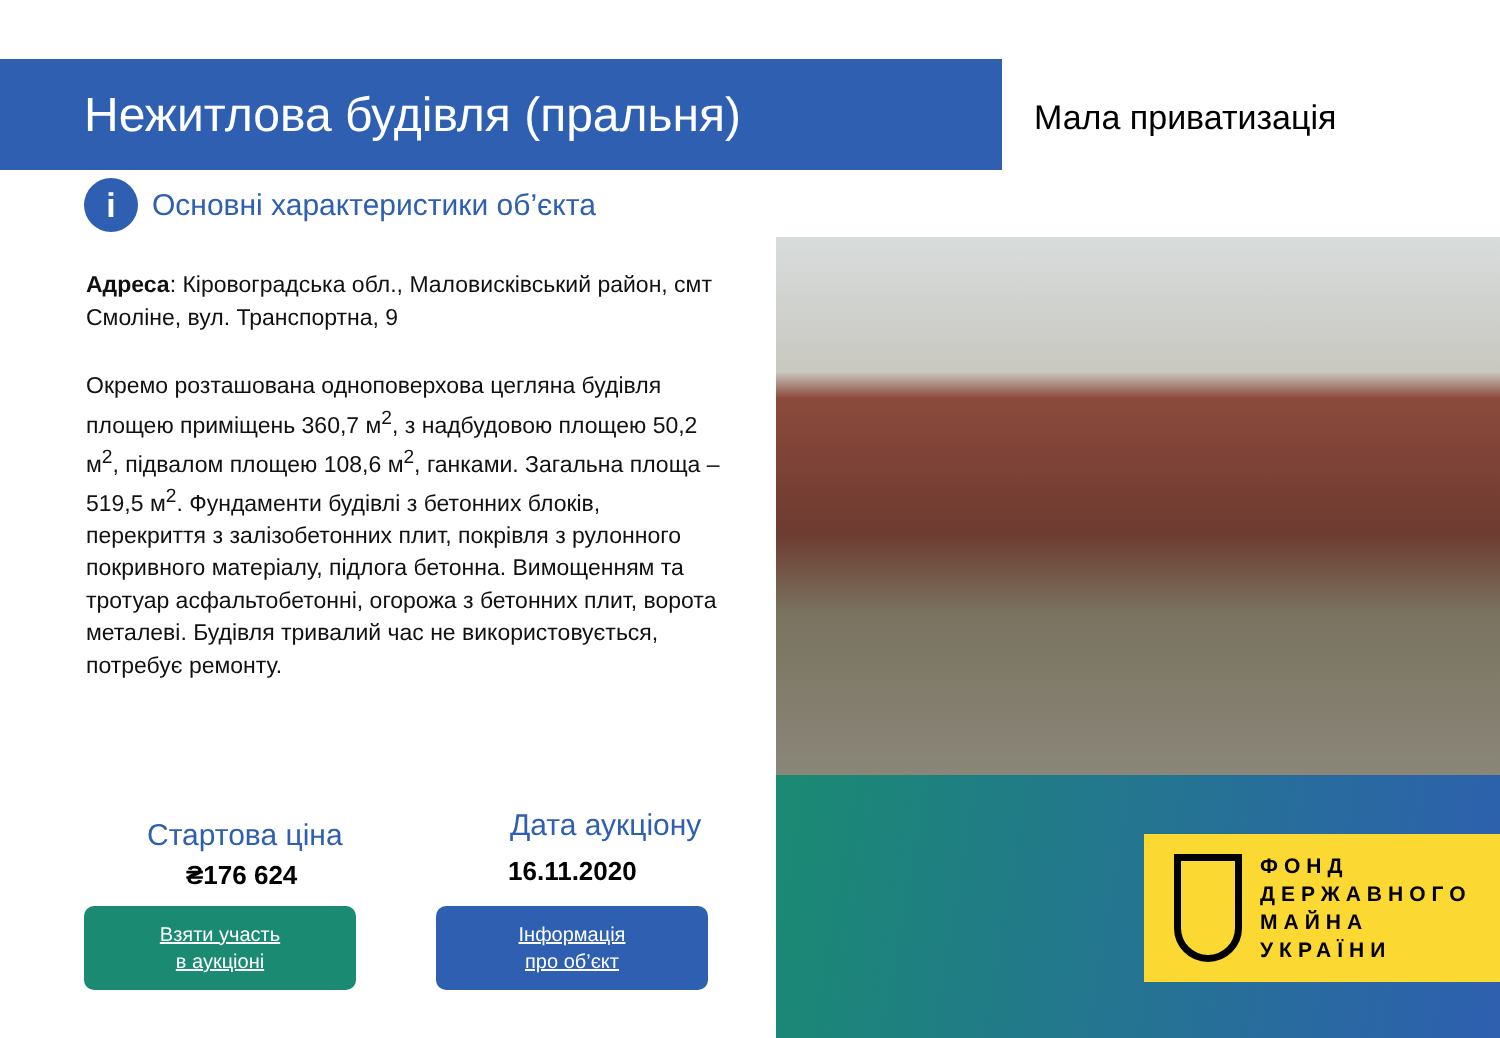Нежитлова будівля (пральня)
Мала приватизація
i
Основні характеристики об’єкта
Адреса: Кіровоградська обл., Маловисківський район, смт Смоліне, вул. Транспортна, 9
Окремо розташована одноповерхова цегляна будівля площею приміщень 360,7 м<sup>2</sup>, з надбудовою площею 50,2 м<sup>2</sup>, підвалом площею 108,6 м<sup>2</sup>, ганками. Загальна площа – 519,5 м<sup>2</sup>. Фундаменти будівлі з бетонних блоків, перекриття з залізобетонних плит, покрівля з рулонного покривного матеріалу, підлога бетонна. Вимощенням та тротуар асфальтобетонні, огорожа з бетонних плит, ворота металеві. Будівля тривалий час не використовується, потребує ремонту.
ФОНД
ДЕРЖАВНОГО
МАЙНА
УКРАЇНИ
Стартова ціна
₴176 624
Дата аукціону
16.11.2020
Взяти участь
в аукціоні
Інформація
про об’єкт